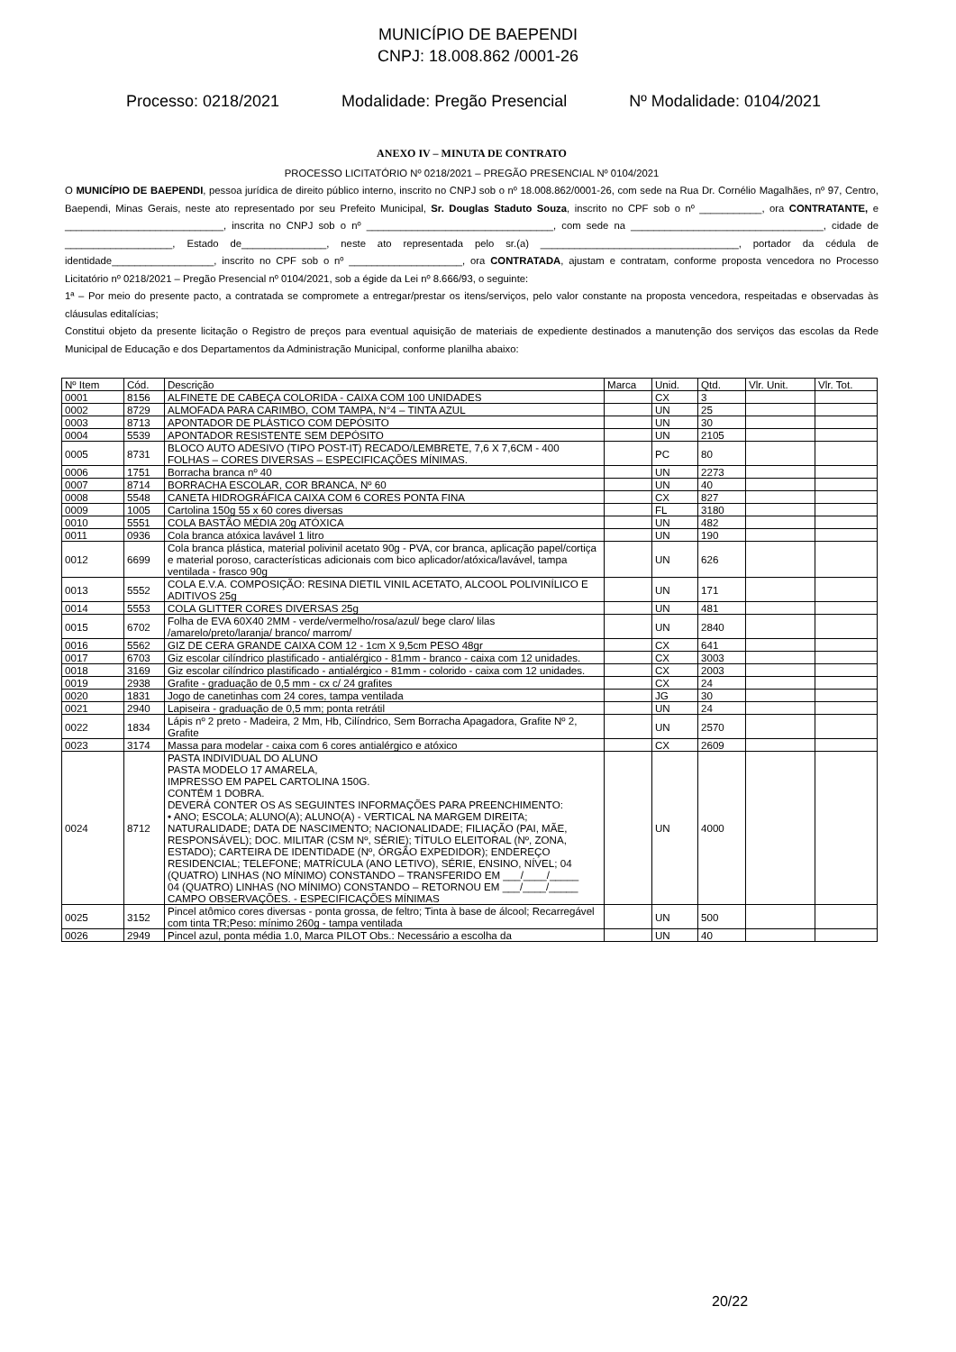MUNICÍPIO DE BAEPENDI
CNPJ: 18.008.862 /0001-26
Processo: 0218/2021 Modalidade: Pregão Presencial Nº Modalidade: 0104/2021
ANEXO IV – MINUTA DE CONTRATO
PROCESSO LICITATÓRIO Nº 0218/2021 – PREGÃO PRESENCIAL Nº 0104/2021
O MUNICÍPIO DE BAEPENDI, pessoa jurídica de direito público interno, inscrito no CNPJ sob o nº 18.008.862/0001-26, com sede na Rua Dr. Cornélio Magalhães, nº 97, Centro, Baependi, Minas Gerais, neste ato representado por seu Prefeito Municipal, Sr. Douglas Staduto Souza, inscrito no CPF sob o nº ___________, ora CONTRATANTE, e ____________________________, inscrita no CNPJ sob o nº _________________________________, com sede na __________________________________, cidade de ___________________, Estado de_______________, neste ato representada pelo sr.(a) ___________________________________, portador da cédula de identidade__________________, inscrito no CPF sob o nº ____________________, ora CONTRATADA, ajustam e contratam, conforme proposta vencedora no Processo Licitatório nº 0218/2021 – Pregão Presencial nº 0104/2021, sob a égide da Lei nº 8.666/93, o seguinte:
1ª – Por meio do presente pacto, a contratada se compromete a entregar/prestar os itens/serviços, pelo valor constante na proposta vencedora, respeitadas e observadas às cláusulas editalícias;
Constitui objeto da presente licitação o Registro de preços para eventual aquisição de materiais de expediente destinados a manutenção dos serviços das escolas da Rede Municipal de Educação e dos Departamentos da Administração Municipal, conforme planilha abaixo:
| Nº Item | Cód. | Descrição | Marca | Unid. | Qtd. | Vlr. Unit. | Vlr. Tot. |
| --- | --- | --- | --- | --- | --- | --- | --- |
| 0001 | 8156 | ALFINETE DE CABEÇA COLORIDA - CAIXA COM 100 UNIDADES | | CX | 3 | | |
| 0002 | 8729 | ALMOFADA PARA CARIMBO, COM TAMPA, N°4 – TINTA AZUL | | UN | 25 | | |
| 0003 | 8713 | APONTADOR DE PLÁSTICO COM DEPÓSITO | | UN | 30 | | |
| 0004 | 5539 | APONTADOR RESISTENTE SEM DEPÓSITO | | UN | 2105 | | |
| 0005 | 8731 | BLOCO AUTO ADESIVO (TIPO POST-IT) RECADO/LEMBRETE, 7,6 X 7,6CM - 400 FOLHAS – CORES DIVERSAS – ESPECIFICAÇÕES MÍNIMAS. | | PC | 80 | | |
| 0006 | 1751 | Borracha branca nº 40 | | UN | 2273 | | |
| 0007 | 8714 | BORRACHA ESCOLAR, COR BRANCA, Nº 60 | | UN | 40 | | |
| 0008 | 5548 | CANETA HIDROGRÁFICA CAIXA COM 6 CORES PONTA FINA | | CX | 827 | | |
| 0009 | 1005 | Cartolina 150g 55 x 60 cores diversas | | FL | 3180 | | |
| 0010 | 5551 | COLA BASTÃO MÉDIA 20g ATÓXICA | | UN | 482 | | |
| 0011 | 0936 | Cola branca atóxica lavável 1 litro | | UN | 190 | | |
| 0012 | 6699 | Cola branca plástica, material polivinil acetato 90g - PVA, cor branca, aplicação papel/cortiça e material poroso, características adicionais com bico aplicador/atóxica/lavável, tampa ventilada - frasco 90g | | UN | 626 | | |
| 0013 | 5552 | COLA E.V.A. COMPOSIÇÃO: RESINA DIETIL VINIL ACETATO, ALCOOL POLIVINÍLICO E ADITIVOS 25g | | UN | 171 | | |
| 0014 | 5553 | COLA GLITTER CORES DIVERSAS 25g | | UN | 481 | | |
| 0015 | 6702 | Folha de EVA 60X40 2MM - verde/vermelho/rosa/azul/ bege claro/ lilas /amarelo/preto/laranja/ branco/ marrom/ | | UN | 2840 | | |
| 0016 | 5562 | GIZ DE CERA GRANDE CAIXA COM 12 - 1cm X 9,5cm PESO 48gr | | CX | 641 | | |
| 0017 | 6703 | Giz escolar cilíndrico plastificado - antialérgico - 81mm - branco - caixa com 12 unidades. | | CX | 3003 | | |
| 0018 | 3169 | Giz escolar cilíndrico plastificado - antialérgico - 81mm - colorido - caixa com 12 unidades. | | CX | 2003 | | |
| 0019 | 2938 | Grafite - graduação de 0,5 mm - cx c/ 24 grafites | | CX | 24 | | |
| 0020 | 1831 | Jogo de canetinhas com 24 cores, tampa ventilada | | JG | 30 | | |
| 0021 | 2940 | Lapiseira - graduação de 0,5 mm; ponta retrátil | | UN | 24 | | |
| 0022 | 1834 | Lápis nº 2 preto - Madeira, 2 Mm, Hb, Cilíndrico, Sem Borracha Apagadora, Grafite Nº 2, Grafite | | UN | 2570 | | |
| 0023 | 3174 | Massa para modelar - caixa com 6 cores antialérgico e atóxico | | CX | 2609 | | |
| 0024 | 8712 | PASTA INDIVIDUAL DO ALUNO PASTA MODELO 17 AMARELA, IMPRESSO EM PAPEL CARTOLINA 150G. CONTÉM 1 DOBRA. DEVERÁ CONTER OS AS SEGUINTES INFORMAÇÕES PARA PREENCHIMENTO: • ANO; ESCOLA; ALUNO(A); ALUNO(A) - VERTICAL NA MARGEM DIREITA; NATURALIDADE; DATA DE NASCIMENTO; NACIONALIDADE; FILIAÇÃO (PAI, MÃE, RESPONSÁVEL); DOC. MILITAR (CSM Nº, SÉRIE); TÍTULO ELEITORAL (Nº, ZONA, ESTADO); CARTEIRA DE IDENTIDADE (Nº, ÓRGÃO EXPEDIDOR); ENDEREÇO RESIDENCIAL; TELEFONE; MATRÍCULA (ANO LETIVO), SÉRIE, ENSINO, NÍVEL; 04 (QUATRO) LINHAS (NO MÍNIMO) CONSTANDO – TRANSFERIDO EM ___/____/_____ 04 (QUATRO) LINHAS (NO MÍNIMO) CONSTANDO – RETORNOU EM ___/____/_____ CAMPO OBSERVAÇÕES. - ESPECIFICAÇÕES MÍNIMAS | | UN | 4000 | | |
| 0025 | 3152 | Pincel atômico cores diversas - ponta grossa, de feltro; Tinta à base de álcool; Recarregável com tinta TR;Peso: mínimo 260g - tampa ventilada | | UN | 500 | | |
| 0026 | 2949 | Pincel azul, ponta média 1.0, Marca PILOT Obs.: Necessário a escolha da | | UN | 40 | | |
20/22